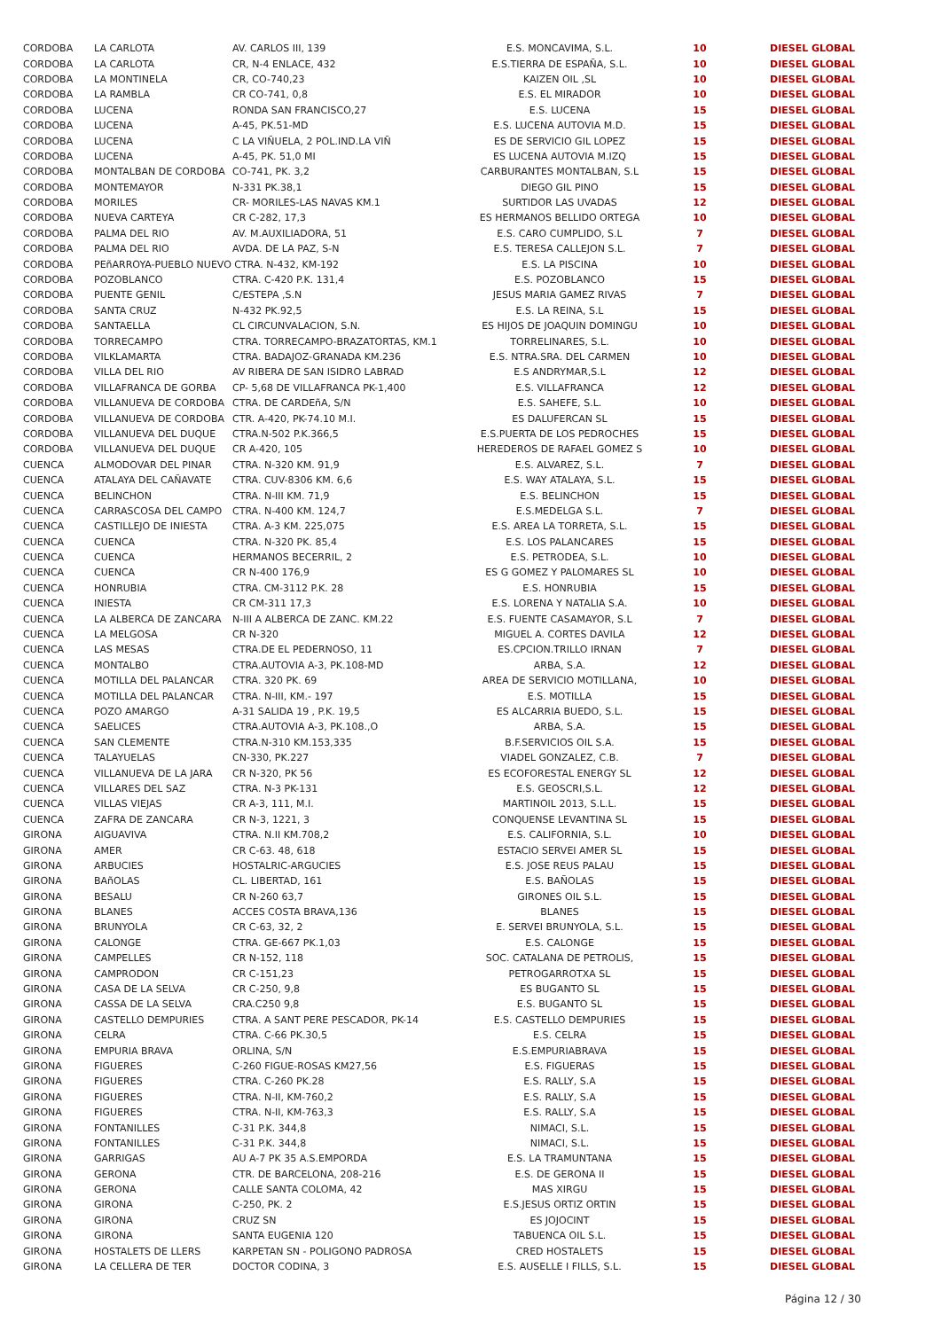| CORDOBA | LA CARLOTA | AV. CARLOS III, 139 | E.S. MONCAVIMA, S.L. | 10 | DIESEL GLOBAL |
| CORDOBA | LA CARLOTA | CR, N-4 ENLACE, 432 | E.S.TIERRA DE ESPAÑA, S.L. | 10 | DIESEL GLOBAL |
| CORDOBA | LA MONTINELA | CR, CO-740,23 | KAIZEN OIL ,SL | 10 | DIESEL GLOBAL |
| CORDOBA | LA RAMBLA | CR CO-741, 0,8 | E.S. EL MIRADOR | 10 | DIESEL GLOBAL |
| CORDOBA | LUCENA | RONDA SAN FRANCISCO,27 | E.S. LUCENA | 15 | DIESEL GLOBAL |
| CORDOBA | LUCENA | A-45, PK.51-MD | E.S. LUCENA AUTOVIA M.D. | 15 | DIESEL GLOBAL |
| CORDOBA | LUCENA | C LA VIÑUELA, 2 POL.IND.LA VIÑ | ES DE SERVICIO GIL LOPEZ | 15 | DIESEL GLOBAL |
| CORDOBA | LUCENA | A-45, PK. 51,0 MI | ES LUCENA AUTOVIA M.IZQ | 15 | DIESEL GLOBAL |
| CORDOBA | MONTALBAN DE CORDOBA | CO-741, PK. 3,2 | CARBURANTES MONTALBAN, S.L | 15 | DIESEL GLOBAL |
| CORDOBA | MONTEMAYOR | N-331 PK.38,1 | DIEGO GIL PINO | 15 | DIESEL GLOBAL |
| CORDOBA | MORILES | CR- MORILES-LAS NAVAS KM.1 | SURTIDOR LAS UVADAS | 12 | DIESEL GLOBAL |
| CORDOBA | NUEVA CARTEYA | CR C-282, 17,3 | ES HERMANOS BELLIDO ORTEGA | 10 | DIESEL GLOBAL |
| CORDOBA | PALMA DEL RIO | AV. M.AUXILIADORA, 51 | E.S. CARO CUMPLIDO, S.L | 7 | DIESEL GLOBAL |
| CORDOBA | PALMA DEL RIO | AVDA. DE LA PAZ, S-N | E.S. TERESA CALLEJON S.L. | 7 | DIESEL GLOBAL |
| CORDOBA | PEñARROYA-PUEBLO NUEVO CTRA. N-432, KM-192 | | E.S. LA PISCINA | 10 | DIESEL GLOBAL |
| CORDOBA | POZOBLANCO | CTRA. C-420 P.K. 131,4 | E.S. POZOBLANCO | 15 | DIESEL GLOBAL |
| CORDOBA | PUENTE GENIL | C/ESTEPA ,S.N | JESUS MARIA GAMEZ RIVAS | 7 | DIESEL GLOBAL |
| CORDOBA | SANTA CRUZ | N-432 PK.92,5 | E.S. LA REINA, S.L | 15 | DIESEL GLOBAL |
| CORDOBA | SANTAELLA | CL CIRCUNVALACION, S.N. | ES HIJOS DE JOAQUIN DOMINGU | 10 | DIESEL GLOBAL |
| CORDOBA | TORRECAMPO | CTRA. TORRECAMPO-BRAZATORTAS, KM.1 | TORRELINARES, S.L. | 10 | DIESEL GLOBAL |
| CORDOBA | VILKLAMARTA | CTRA. BADAJOZ-GRANADA KM.236 | E.S. NTRA.SRA. DEL CARMEN | 10 | DIESEL GLOBAL |
| CORDOBA | VILLA DEL RIO | AV RIBERA DE SAN ISIDRO LABRAD | E.S ANDRYMAR,S.L | 12 | DIESEL GLOBAL |
| CORDOBA | VILLAFRANCA DE GORBA | CP- 5,68 DE VILLAFRANCA PK-1,400 | E.S. VILLAFRANCA | 12 | DIESEL GLOBAL |
| CORDOBA | VILLANUEVA DE CORDOBA | CTRA. DE CARDEñA, S/N | E.S. SAHEFE, S.L. | 10 | DIESEL GLOBAL |
| CORDOBA | VILLANUEVA DE CORDOBA | CTR. A-420, PK-74.10 M.I. | ES DALUFERCAN SL | 15 | DIESEL GLOBAL |
| CORDOBA | VILLANUEVA DEL DUQUE | CTRA.N-502 P.K.366,5 | E.S.PUERTA DE LOS PEDROCHES | 15 | DIESEL GLOBAL |
| CORDOBA | VILLANUEVA DEL DUQUE | CR A-420, 105 | HEREDEROS DE RAFAEL GOMEZ S | 10 | DIESEL GLOBAL |
| CUENCA | ALMODOVAR DEL PINAR | CTRA. N-320 KM. 91,9 | E.S. ALVAREZ, S.L. | 7 | DIESEL GLOBAL |
| CUENCA | ATALAYA DEL CAÑAVATE | CTRA. CUV-8306 KM. 6,6 | E.S. WAY ATALAYA, S.L. | 15 | DIESEL GLOBAL |
| CUENCA | BELINCHON | CTRA. N-III KM. 71,9 | E.S. BELINCHON | 15 | DIESEL GLOBAL |
| CUENCA | CARRASCOSA DEL CAMPO | CTRA. N-400 KM. 124,7 | E.S.MEDELGA S.L. | 7 | DIESEL GLOBAL |
| CUENCA | CASTILLEJO DE INIESTA | CTRA. A-3 KM. 225,075 | E.S. AREA LA TORRETA, S.L. | 15 | DIESEL GLOBAL |
| CUENCA | CUENCA | CTRA. N-320 PK. 85,4 | E.S. LOS PALANCARES | 15 | DIESEL GLOBAL |
| CUENCA | CUENCA | HERMANOS BECERRIL, 2 | E.S. PETRODEA, S.L. | 10 | DIESEL GLOBAL |
| CUENCA | CUENCA | CR N-400 176,9 | ES G GOMEZ Y PALOMARES SL | 10 | DIESEL GLOBAL |
| CUENCA | HONRUBIA | CTRA. CM-3112 P.K. 28 | E.S. HONRUBIA | 15 | DIESEL GLOBAL |
| CUENCA | INIESTA | CR CM-311 17,3 | E.S. LORENA Y NATALIA S.A. | 10 | DIESEL GLOBAL |
| CUENCA | LA ALBERCA DE ZANCARA | N-III A ALBERCA DE ZANC. KM.22 | E.S. FUENTE CASAMAYOR, S.L | 7 | DIESEL GLOBAL |
| CUENCA | LA MELGOSA | CR N-320 | MIGUEL A. CORTES DAVILA | 12 | DIESEL GLOBAL |
| CUENCA | LAS MESAS | CTRA.DE EL PEDERNOSO, 11 | ES.CPCION.TRILLO IRNAN | 7 | DIESEL GLOBAL |
| CUENCA | MONTALBO | CTRA.AUTOVIA A-3, PK.108-MD | ARBA, S.A. | 12 | DIESEL GLOBAL |
| CUENCA | MOTILLA DEL PALANCAR | CTRA. 320 PK. 69 | AREA DE SERVICIO MOTILLANA, | 10 | DIESEL GLOBAL |
| CUENCA | MOTILLA DEL PALANCAR | CTRA. N-III, KM.- 197 | E.S. MOTILLA | 15 | DIESEL GLOBAL |
| CUENCA | POZO AMARGO | A-31 SALIDA 19 , P.K. 19,5 | ES ALCARRIA BUEDO, S.L. | 15 | DIESEL GLOBAL |
| CUENCA | SAELICES | CTRA.AUTOVIA A-3, PK.108.,O | ARBA, S.A. | 15 | DIESEL GLOBAL |
| CUENCA | SAN CLEMENTE | CTRA.N-310 KM.153,335 | B.F.SERVICIOS OIL S.A. | 15 | DIESEL GLOBAL |
| CUENCA | TALAYUELAS | CN-330, PK.227 | VIADEL GONZALEZ, C.B. | 7 | DIESEL GLOBAL |
| CUENCA | VILLANUEVA DE LA JARA | CR N-320, PK 56 | ES ECOFORESTAL ENERGY SL | 12 | DIESEL GLOBAL |
| CUENCA | VILLARES DEL SAZ | CTRA. N-3 PK-131 | E.S. GEOSCRI,S.L. | 12 | DIESEL GLOBAL |
| CUENCA | VILLAS VIEJAS | CR A-3, 111, M.I. | MARTINOIL 2013, S.L.L. | 15 | DIESEL GLOBAL |
| CUENCA | ZAFRA DE ZANCARA | CR N-3, 1221, 3 | CONQUENSE LEVANTINA SL | 15 | DIESEL GLOBAL |
| GIRONA | AIGUAVIVA | CTRA. N.II KM.708,2 | E.S. CALIFORNIA, S.L. | 10 | DIESEL GLOBAL |
| GIRONA | AMER | CR C-63. 48, 618 | ESTACIO SERVEI AMER SL | 15 | DIESEL GLOBAL |
| GIRONA | ARBUCIES | HOSTALRIC-ARGUCIES | E.S. JOSE REUS PALAU | 15 | DIESEL GLOBAL |
| GIRONA | BAñOLAS | CL. LIBERTAD, 161 | E.S. BAÑOLAS | 15 | DIESEL GLOBAL |
| GIRONA | BESALU | CR N-260 63,7 | GIRONES OIL S.L. | 15 | DIESEL GLOBAL |
| GIRONA | BLANES | ACCES COSTA BRAVA,136 | BLANES | 15 | DIESEL GLOBAL |
| GIRONA | BRUNYOLA | CR C-63, 32, 2 | E. SERVEI BRUNYOLA, S.L. | 15 | DIESEL GLOBAL |
| GIRONA | CALONGE | CTRA. GE-667 PK.1,03 | E.S. CALONGE | 15 | DIESEL GLOBAL |
| GIRONA | CAMPELLES | CR N-152, 118 | SOC. CATALANA DE PETROLIS, | 15 | DIESEL GLOBAL |
| GIRONA | CAMPRODON | CR C-151,23 | PETROGARROTXA SL | 15 | DIESEL GLOBAL |
| GIRONA | CASA DE LA SELVA | CR C-250, 9,8 | ES BUGANTO SL | 15 | DIESEL GLOBAL |
| GIRONA | CASSA DE LA SELVA | CRA.C250 9,8 | E.S. BUGANTO SL | 15 | DIESEL GLOBAL |
| GIRONA | CASTELLO DEMPURIES | CTRA. A SANT PERE PESCADOR, PK-14 | E.S. CASTELLO DEMPURIES | 15 | DIESEL GLOBAL |
| GIRONA | CELRA | CTRA. C-66 PK.30,5 | E.S. CELRA | 15 | DIESEL GLOBAL |
| GIRONA | EMPURIA BRAVA | ORLINA, S/N | E.S.EMPURIABRAVA | 15 | DIESEL GLOBAL |
| GIRONA | FIGUERES | C-260 FIGUE-ROSAS KM27,56 | E.S. FIGUERAS | 15 | DIESEL GLOBAL |
| GIRONA | FIGUERES | CTRA. C-260 PK.28 | E.S. RALLY, S.A | 15 | DIESEL GLOBAL |
| GIRONA | FIGUERES | CTRA. N-II, KM-760,2 | E.S. RALLY, S.A | 15 | DIESEL GLOBAL |
| GIRONA | FIGUERES | CTRA. N-II, KM-763,3 | E.S. RALLY, S.A | 15 | DIESEL GLOBAL |
| GIRONA | FONTANILLES | C-31 P.K. 344,8 | NIMACI, S.L. | 15 | DIESEL GLOBAL |
| GIRONA | FONTANILLES | C-31 P.K. 344,8 | NIMACI, S.L. | 15 | DIESEL GLOBAL |
| GIRONA | GARRIGAS | AU A-7 PK 35 A.S.EMPORDA | E.S. LA TRAMUNTANA | 15 | DIESEL GLOBAL |
| GIRONA | GERONA | CTR. DE BARCELONA, 208-216 | E.S. DE GERONA II | 15 | DIESEL GLOBAL |
| GIRONA | GERONA | CALLE SANTA COLOMA, 42 | MAS XIRGU | 15 | DIESEL GLOBAL |
| GIRONA | GIRONA | C-250, PK. 2 | E.S.JESUS ORTIZ ORTIN | 15 | DIESEL GLOBAL |
| GIRONA | GIRONA | CRUZ SN | ES JOJOCINT | 15 | DIESEL GLOBAL |
| GIRONA | GIRONA | SANTA EUGENIA 120 | TABUENCA OIL S.L. | 15 | DIESEL GLOBAL |
| GIRONA | HOSTALETS DE LLERS | KARPETAN SN - POLIGONO PADROSA | CRED HOSTALETS | 15 | DIESEL GLOBAL |
| GIRONA | LA CELLERA DE TER | DOCTOR CODINA, 3 | E.S. AUSELLE I FILLS, S.L. | 15 | DIESEL GLOBAL |
Página 12 / 30